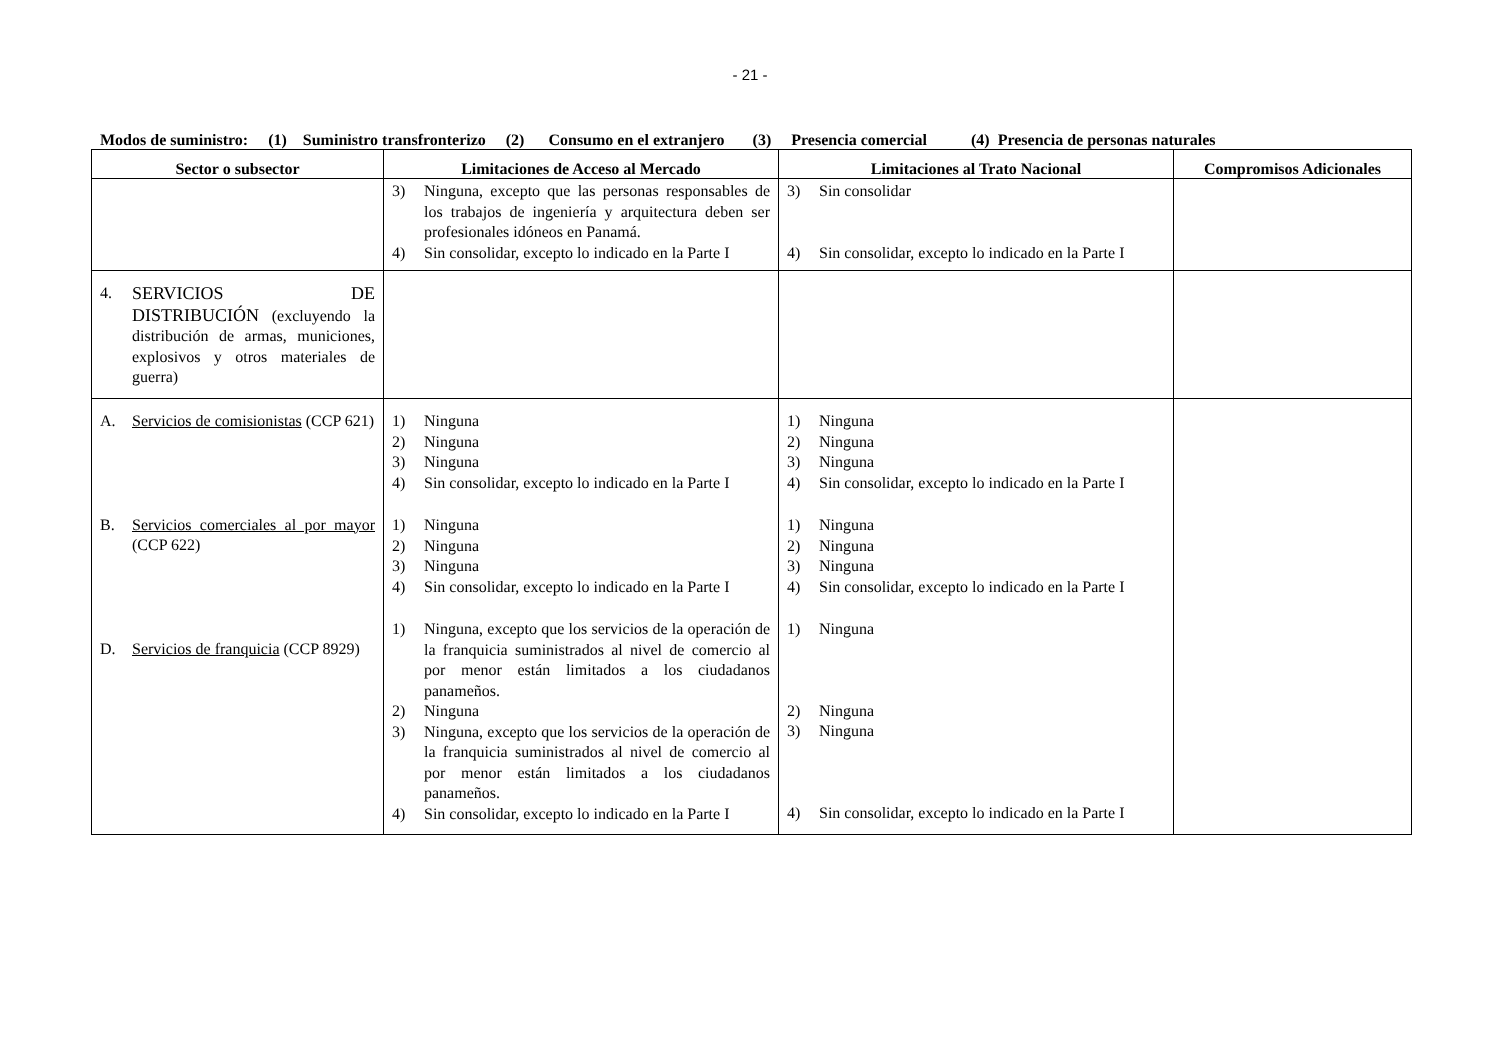- 21 -
Modos de suministro: (1) Suministro transfronterizo (2) Consumo en el extranjero (3) Presencia comercial (4) Presencia de personas naturales
| Sector o subsector | Limitaciones de Acceso al Mercado | Limitaciones al Trato Nacional | Compromisos Adicionales |
| --- | --- | --- | --- |
| | 3) Ninguna, excepto que las personas responsables de los trabajos de ingeniería y arquitectura deben ser profesionales idóneos en Panamá. 4) Sin consolidar, excepto lo indicado en la Parte I | 3) Sin consolidar 4) Sin consolidar, excepto lo indicado en la Parte I | |
| 4. SERVICIOS DE DISTRIBUCIÓN (excluyendo la distribución de armas, municiones, explosivos y otros materiales de guerra) | | | |
| A. Servicios de comisionistas (CCP 621) B. Servicios comerciales al por mayor (CCP 622) D. Servicios de franquicia (CCP 8929) | 1) Ninguna 2) Ninguna 3) Ninguna 4) Sin consolidar, excepto lo indicado en la Parte I 1) Ninguna 2) Ninguna 3) Ninguna 4) Sin consolidar, excepto lo indicado en la Parte I 1) Ninguna, excepto que los servicios de la operación de la franquicia suministrados al nivel de comercio al por menor están limitados a los ciudadanos panameños. 2) Ninguna 3) Ninguna, excepto que los servicios de la operación de la franquicia suministrados al nivel de comercio al por menor están limitados a los ciudadanos panameños. 4) Sin consolidar, excepto lo indicado en la Parte I | 1) Ninguna 2) Ninguna 3) Ninguna 4) Sin consolidar, excepto lo indicado en la Parte I 1) Ninguna 2) Ninguna 3) Ninguna 4) Sin consolidar, excepto lo indicado en la Parte I 1) Ninguna 2) Ninguna 3) Ninguna 4) Sin consolidar, excepto lo indicado en la Parte I | |